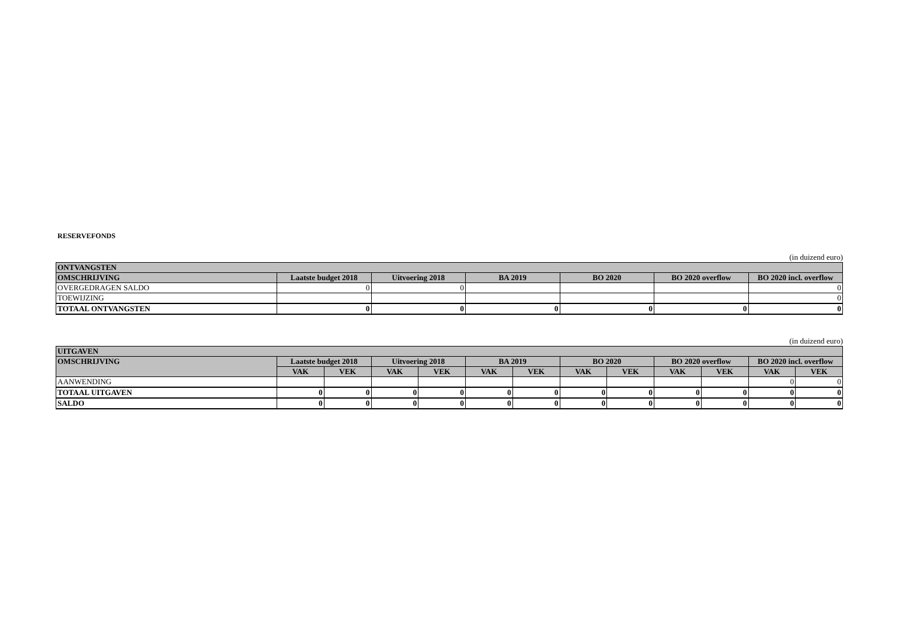RESERVEFONDS
(in duizend euro)
| ONTVANGSTEN | | | | | | |
| --- | --- | --- | --- | --- | --- | --- |
| OMSCHRIJVING | Laatste budget 2018 | Uitvoering 2018 | BA 2019 | BO 2020 | BO 2020 overflow | BO 2020 incl. overflow |
| OVERGEDRAGEN SALDO | 0 | 0 | | | | 0 |
| TOEWIJZING | | | | | | 0 |
| TOTAAL ONTVANGSTEN | 0 | 0 | 0 | 0 | 0 | 0 |
(in duizend euro)
| UITGAVEN | | | | | | | | | | | | |
| --- | --- | --- | --- | --- | --- | --- | --- | --- | --- | --- | --- | --- |
| OMSCHRIJVING | Laatste budget 2018 | | Uitvoering 2018 | | BA 2019 | | BO 2020 | | BO 2020 overflow | | BO 2020 incl. overflow | |
| | VAK | VEK | VAK | VEK | VAK | VEK | VAK | VEK | VAK | VEK | VAK | VEK |
| AANWENDING | | | | | | | | | | | 0 | 0 |
| TOTAAL UITGAVEN | 0 | 0 | 0 | 0 | 0 | 0 | 0 | 0 | 0 | 0 | 0 | 0 |
| SALDO | 0 | 0 | 0 | 0 | 0 | 0 | 0 | 0 | 0 | 0 | 0 | 0 |